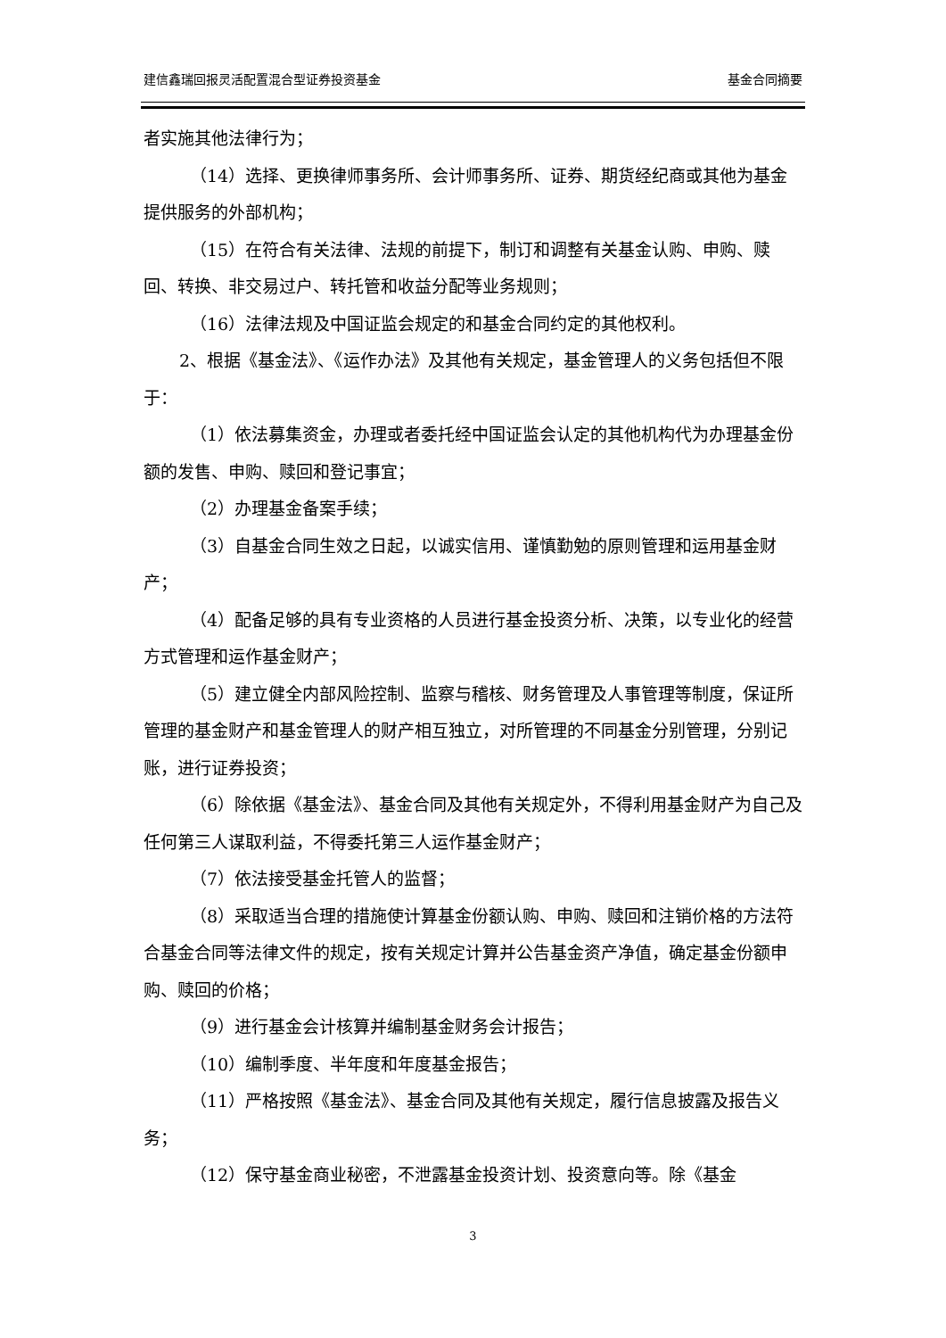建信鑫瑞回报灵活配置混合型证券投资基金 基金合同摘要
者实施其他法律行为；
（14）选择、更换律师事务所、会计师事务所、证券、期货经纪商或其他为基金提供服务的外部机构；
（15）在符合有关法律、法规的前提下，制订和调整有关基金认购、申购、赎回、转换、非交易过户、转托管和收益分配等业务规则；
（16）法律法规及中国证监会规定的和基金合同约定的其他权利。
2、根据《基金法》、《运作办法》及其他有关规定，基金管理人的义务包括但不限于：
（1）依法募集资金，办理或者委托经中国证监会认定的其他机构代为办理基金份额的发售、申购、赎回和登记事宜；
（2）办理基金备案手续；
（3）自基金合同生效之日起，以诚实信用、谨慎勤勉的原则管理和运用基金财产；
（4）配备足够的具有专业资格的人员进行基金投资分析、决策，以专业化的经营方式管理和运作基金财产；
（5）建立健全内部风险控制、监察与稽核、财务管理及人事管理等制度，保证所管理的基金财产和基金管理人的财产相互独立，对所管理的不同基金分别管理，分别记账，进行证券投资；
（6）除依据《基金法》、基金合同及其他有关规定外，不得利用基金财产为自己及任何第三人谋取利益，不得委托第三人运作基金财产；
（7）依法接受基金托管人的监督；
（8）采取适当合理的措施使计算基金份额认购、申购、赎回和注销价格的方法符合基金合同等法律文件的规定，按有关规定计算并公告基金资产净值，确定基金份额申购、赎回的价格；
（9）进行基金会计核算并编制基金财务会计报告；
（10）编制季度、半年度和年度基金报告；
（11）严格按照《基金法》、基金合同及其他有关规定，履行信息披露及报告义务；
（12）保守基金商业秘密，不泄露基金投资计划、投资意向等。除《基金
3